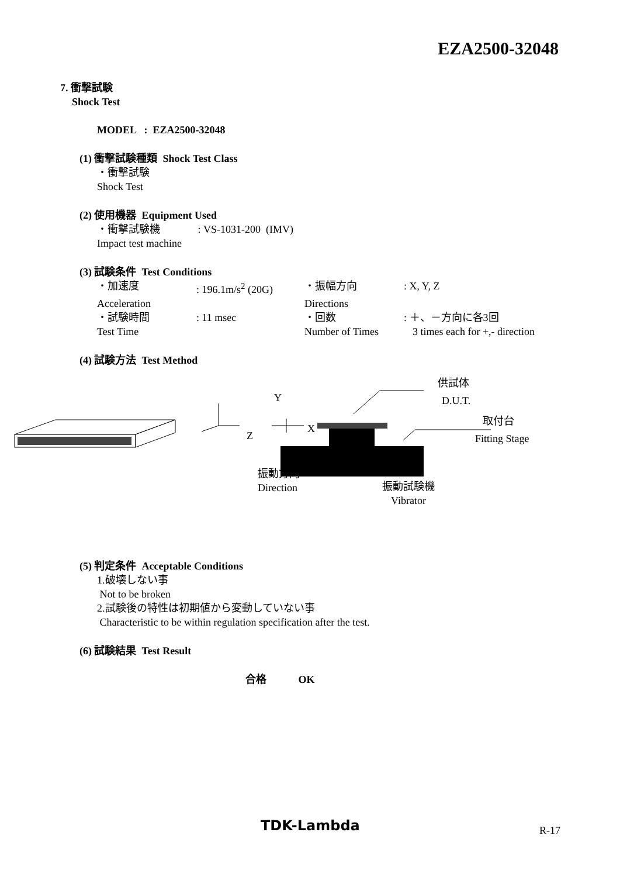EZA2500-32048
7. 衝撃試験
Shock Test
MODEL : EZA2500-32048
(1) 衝撃試験種類 Shock Test Class
・衝撃試験
Shock Test
(2) 使用機器 Equipment Used
・衝撃試験機 : VS-1031-200 (IMV)
Impact test machine
(3) 試験条件 Test Conditions
・加速度 : 196.1m/s<sup>2</sup> (20G) ・振幅方向 : X, Y, Z
Acceleration Directions
・試験時間 : 11 msec ・回数 : ＋、－方向に各3回
Test Time Number of Times 3 times each for +,- direction
(4) 試験方法 Test Method
Y
Z
X
供試体
D.U.T.
取付台
Fitting Stage
振動方向
Direction
振動試験機
Vibrator
(5) 判定条件 Acceptable Conditions
1.破壊しない事
Not to be broken
2.試験後の特性は初期値から変動していない事
Characteristic to be within regulation specification after the test.
(6) 試験結果 Test Result
合格 OK
TDK-Lambda R-17